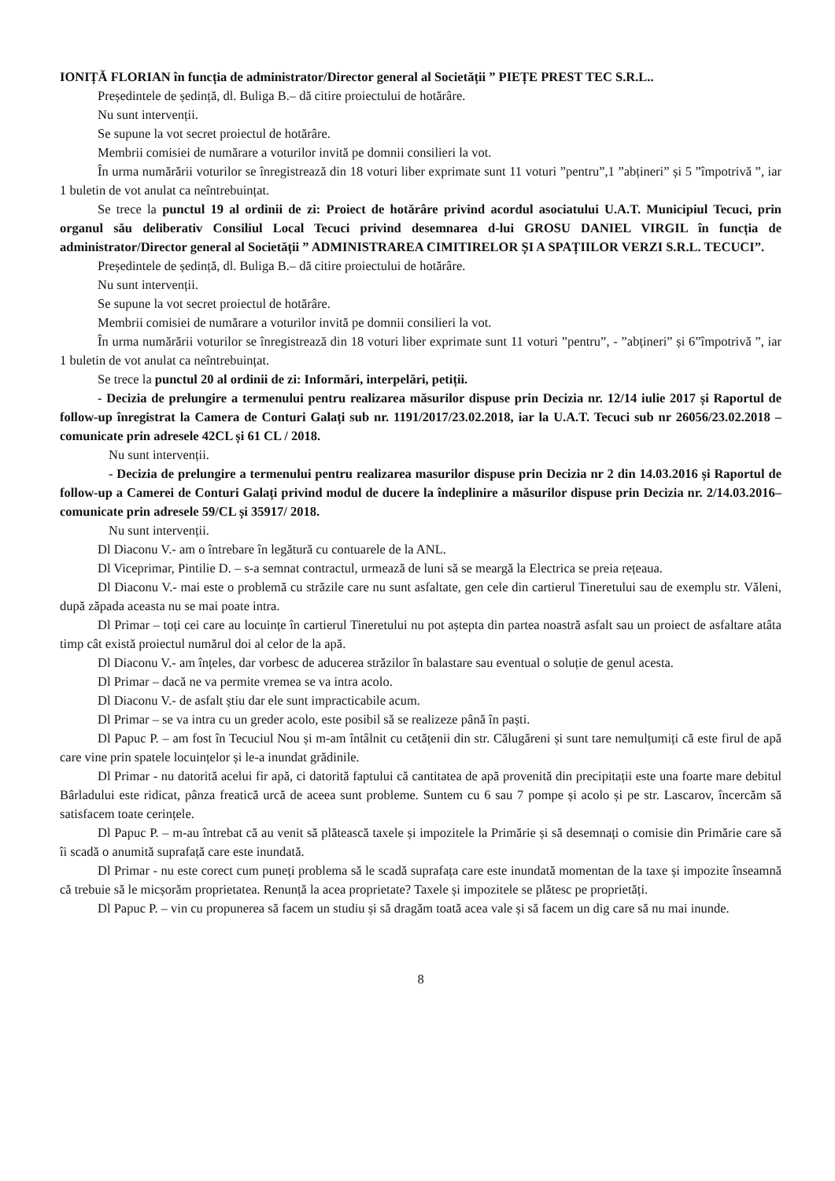IONIȚĂ FLORIAN în funcția de administrator/Director general al Societății ” PIEȚE PREST TEC S.R.L..
Președintele de ședință, dl. Buliga B.– dă citire proiectului de hotărâre.
Nu sunt intervenții.
Se supune la vot secret proiectul de hotărâre.
Membrii comisiei de numărare a voturilor invită pe domnii consilieri la vot.
În urma numărării voturilor se înregistrează din 18 voturi liber exprimate sunt 11 voturi ”pentru”,1 ”abțineri” și 5 ”împotrivă ”, iar 1 buletin de vot anulat ca neîntrebuințat.
Se trece la punctul 19 al ordinii de zi: Proiect de hotărâre privind acordul asociatului U.A.T. Municipiul Tecuci, prin organul său deliberativ Consiliul Local Tecuci privind desemnarea d-lui GROSU DANIEL VIRGIL în funcția de administrator/Director general al Societății ” ADMINISTRAREA CIMITIRELOR ȘI A SPAȚIILOR VERZI S.R.L. TECUCI”.
Președintele de ședință, dl. Buliga B.– dă citire proiectului de hotărâre.
Nu sunt intervenții.
Se supune la vot secret proiectul de hotărâre.
Membrii comisiei de numărare a voturilor invită pe domnii consilieri la vot.
În urma numărării voturilor se înregistrează din 18 voturi liber exprimate sunt 11 voturi ”pentru”, - ”abțineri” și 6”împotrivă ”, iar 1 buletin de vot anulat ca neîntrebuințat.
Se trece la punctul 20 al ordinii de zi: Informări, interpelări, petiții.
- Decizia de prelungire a termenului pentru realizarea măsurilor dispuse prin Decizia nr. 12/14 iulie 2017 și Raportul de follow-up înregistrat la Camera de Conturi Galați sub nr. 1191/2017/23.02.2018, iar la U.A.T. Tecuci sub nr 26056/23.02.2018 – comunicate prin adresele 42CL și 61 CL / 2018.
Nu sunt intervenții.
- Decizia de prelungire a termenului pentru realizarea masurilor dispuse prin Decizia nr 2 din 14.03.2016 și Raportul de follow-up a Camerei de Conturi Galați privind modul de ducere la îndeplinire a măsurilor dispuse prin Decizia nr. 2/14.03.2016– comunicate prin adresele 59/CL și 35917/ 2018.
Nu sunt intervenții.
Dl Diaconu V.- am o întrebare în legătură cu contuarele de la ANL.
Dl Viceprimar, Pintilie D. – s-a semnat contractul, urmează de luni să se meargă la Electrica se preia rețeaua.
Dl Diaconu V.- mai este o problemă cu străzile care nu sunt asfaltate, gen cele din cartierul Tineretului sau de exemplu str. Văleni, după zăpada aceasta nu se mai poate intra.
Dl Primar – toți cei care au locuințe în cartierul Tineretului nu pot aștepta din partea noastră asfalt sau un proiect de asfaltare atâta timp cât există proiectul numărul doi al celor de la apă.
Dl Diaconu V.- am înțeles, dar vorbesc de aducerea străzilor în balastare sau eventual o soluție de genul acesta.
Dl Primar – dacă ne va permite vremea se va intra acolo.
Dl Diaconu V.- de asfalt știu dar ele sunt impracticabile acum.
Dl Primar – se va intra cu un greder acolo, este posibil să se realizeze până în paști.
Dl Papuc P. – am fost în Tecuciul Nou și m-am întâlnit cu cetățenii din str. Călugăreni și sunt tare nemulțumiți că este firul de apă care vine prin spatele locuințelor și le-a inundat grădinile.
Dl Primar - nu datorită acelui fir apă, ci datorită faptului că cantitatea de apă provenită din precipitații este una foarte mare debitul Bârladului este ridicat, pânza freatică urcă de aceea sunt probleme. Suntem cu 6 sau 7 pompe și acolo și pe str. Lascarov, încercăm să satisfacem toate cerințele.
Dl Papuc P. – m-au întrebat că au venit să plătească taxele și impozitele la Primărie și să desemnați o comisie din Primărie care să îi scadă o anumită suprafață care este inundată.
Dl Primar - nu este corect cum puneți problema să le scadă suprafața care este inundată momentan de la taxe și impozite înseamnă că trebuie să le micșorăm proprietatea. Renunță la acea proprietate? Taxele și impozitele se plătesc pe proprietăți.
Dl Papuc P. – vin cu propunerea să facem un studiu și să dragăm toată acea vale și să facem un dig care să nu mai inunde.
8